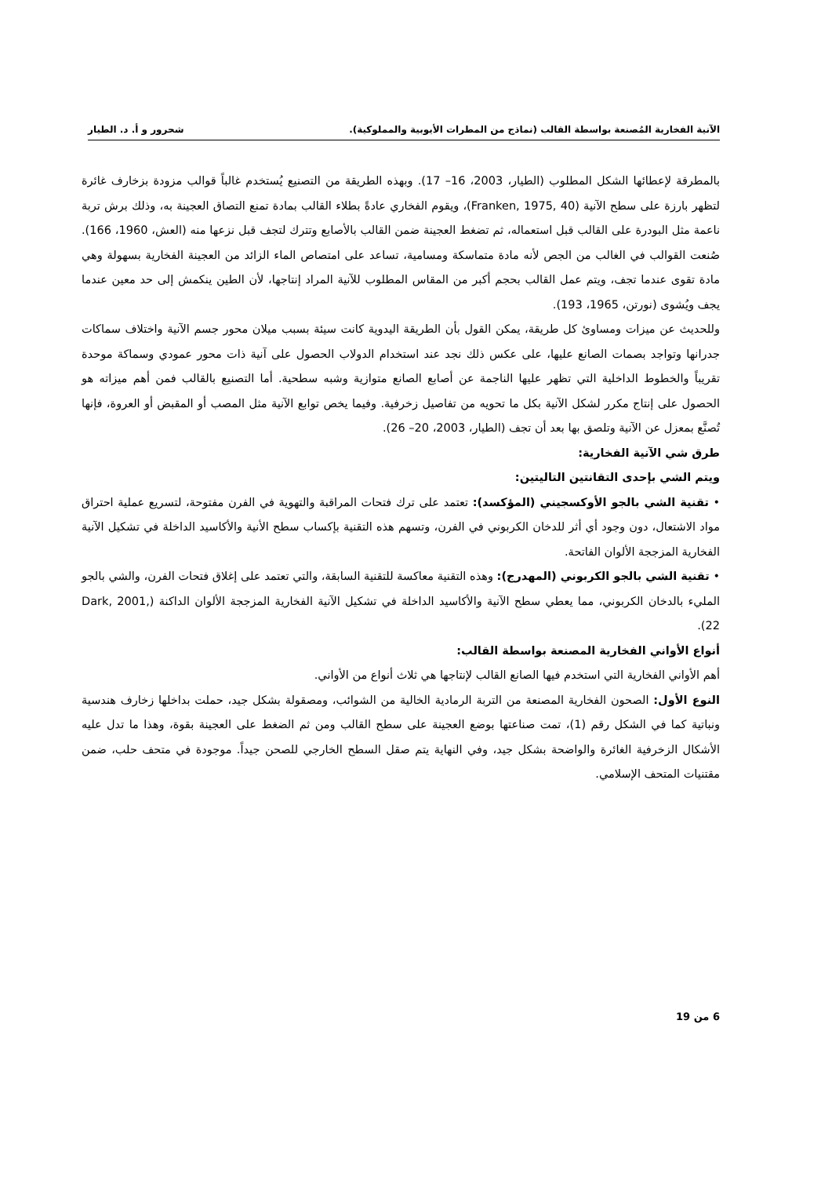الآنية الفخارية المُصنعة بواسطة القالب (نماذج من المطرات الأيوبية والمملوكية). شحرور و أ. د. الطيار
بالمطرقة لإعطائها الشكل المطلوب (الطيار، 2003، 16– 17). وبهذه الطريقة من التصنيع يُستخدم غالباً قوالب مزودة بزخارف غائرة لتظهر بارزة على سطح الآنية (Franken, 1975, 40)، ويقوم الفخاري عادةً بطلاء القالب بمادة تمنع التصاق العجينة به، وذلك برش تربة ناعمة مثل البودرة على القالب قبل استعماله، ثم تضغط العجينة ضمن القالب بالأصابع وتترك لتجف قبل نزعها منه (العش، 1960، 166). صُنعت القوالب في الغالب من الجص لأنه مادة متماسكة ومسامية، تساعد على امتصاص الماء الزائد من العجينة الفخارية بسهولة وهي مادة تقوى عندما تجف، ويتم عمل القالب بحجم أكبر من المقاس المطلوب للآنية المراد إنتاجها، لأن الطين ينكمش إلى حد معين عندما يجف ويُشوى (نورتن، 1965، 193).
وللحديث عن ميزات ومساوئ كل طريقة، يمكن القول بأن الطريقة اليدوية كانت سيئة بسبب ميلان محور جسم الآنية واختلاف سماكات جدرانها وتواجد بصمات الصانع عليها، على عكس ذلك نجد عند استخدام الدولاب الحصول على آنية ذات محور عمودي وسماكة موحدة تقريباً والخطوط الداخلية التي تظهر عليها الناجمة عن أصابع الصانع متوازية وشبه سطحية. أما التصنيع بالقالب فمن أهم ميزاته هو الحصول على إنتاج مكرر لشكل الآنية بكل ما تحويه من تفاصيل زخرفية. وفيما يخص توابع الآنية مثل المصب أو المقبض أو العروة، فإنها تُصنَّع بمعزل عن الآنية وتلصق بها بعد أن تجف (الطيار، 2003، 20– 26).
طرق شي الآنية الفخارية:
ويتم الشي بإحدى التقانتين التاليتين:
• تقنية الشي بالجو الأوكسجيني (المؤكسد): تعتمد على ترك فتحات المراقبة والتهوية في الفرن مفتوحة، لتسريع عملية احتراق مواد الاشتعال، دون وجود أي أثر للدخان الكربوني في الفرن، وتسهم هذه التقنية بإكساب سطح الأنية والأكاسيد الداخلة في تشكيل الآنية الفخارية المزججة الألوان الفاتحة.
• تقنية الشي بالجو الكربوني (المهدرج): وهذه التقنية معاكسة للتقنية السابقة، والتي تعتمد على إغلاق فتحات الفرن، والشي بالجو المليء بالدخان الكربوني، مما يعطي سطح الآنية والأكاسيد الداخلة في تشكيل الآنية الفخارية المزججة الألوان الداكنة (Dark, 2001, 22).
أنواع الأواني الفخارية المصنعة بواسطة القالب:
أهم الأواني الفخارية التي استخدم فيها الصانع القالب لإنتاجها هي ثلاث أنواع من الأواني.
النوع الأول: الصحون الفخارية المصنعة من التربة الرمادية الخالية من الشوائب، ومصقولة بشكل جيد، حملت بداخلها زخارف هندسية ونباتية كما في الشكل رقم (1)، تمت صناعتها بوضع العجينة على سطح القالب ومن ثم الضغط على العجينة بقوة، وهذا ما تدل عليه الأشكال الزخرفية الغائرة والواضحة بشكل جيد، وفي النهاية يتم صقل السطح الخارجي للصحن جيداً. موجودة في متحف حلب، ضمن مقتنيات المتحف الإسلامي.
6 من 19